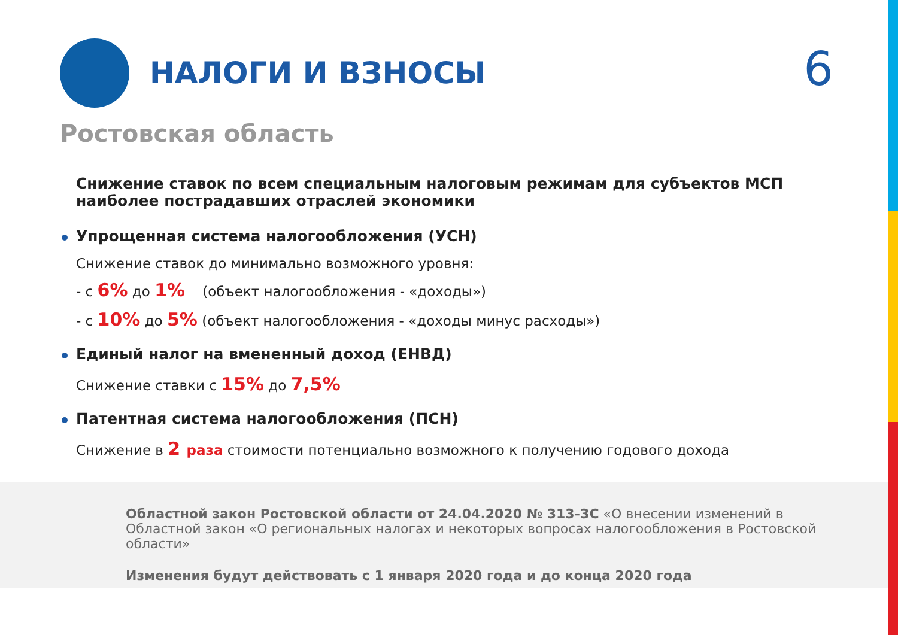НАЛОГИ И ВЗНОСЫ 6
Ростовская область
Снижение ставок по всем специальным налоговым режимам для субъектов МСП наиболее пострадавших отраслей экономики
Упрощенная система налогообложения (УСН)
Снижение ставок до минимально возможного уровня:
- с 6% до 1% (объект налогообложения - «доходы»)
- с 10% до 5% (объект налогообложения - «доходы минус расходы»)
Единый налог на вмененный доход (ЕНВД)
Снижение ставки с 15% до 7,5%
Патентная система налогообложения (ПСН)
Снижение в 2 раза стоимости потенциально возможного к получению годового дохода
Областной закон Ростовской области от 24.04.2020 № 313-ЗС «О внесении изменений в Областной закон «О региональных налогах и некоторых вопросах налогообложения в Ростовской области»
Изменения будут действовать с 1 января 2020 года и до конца 2020 года